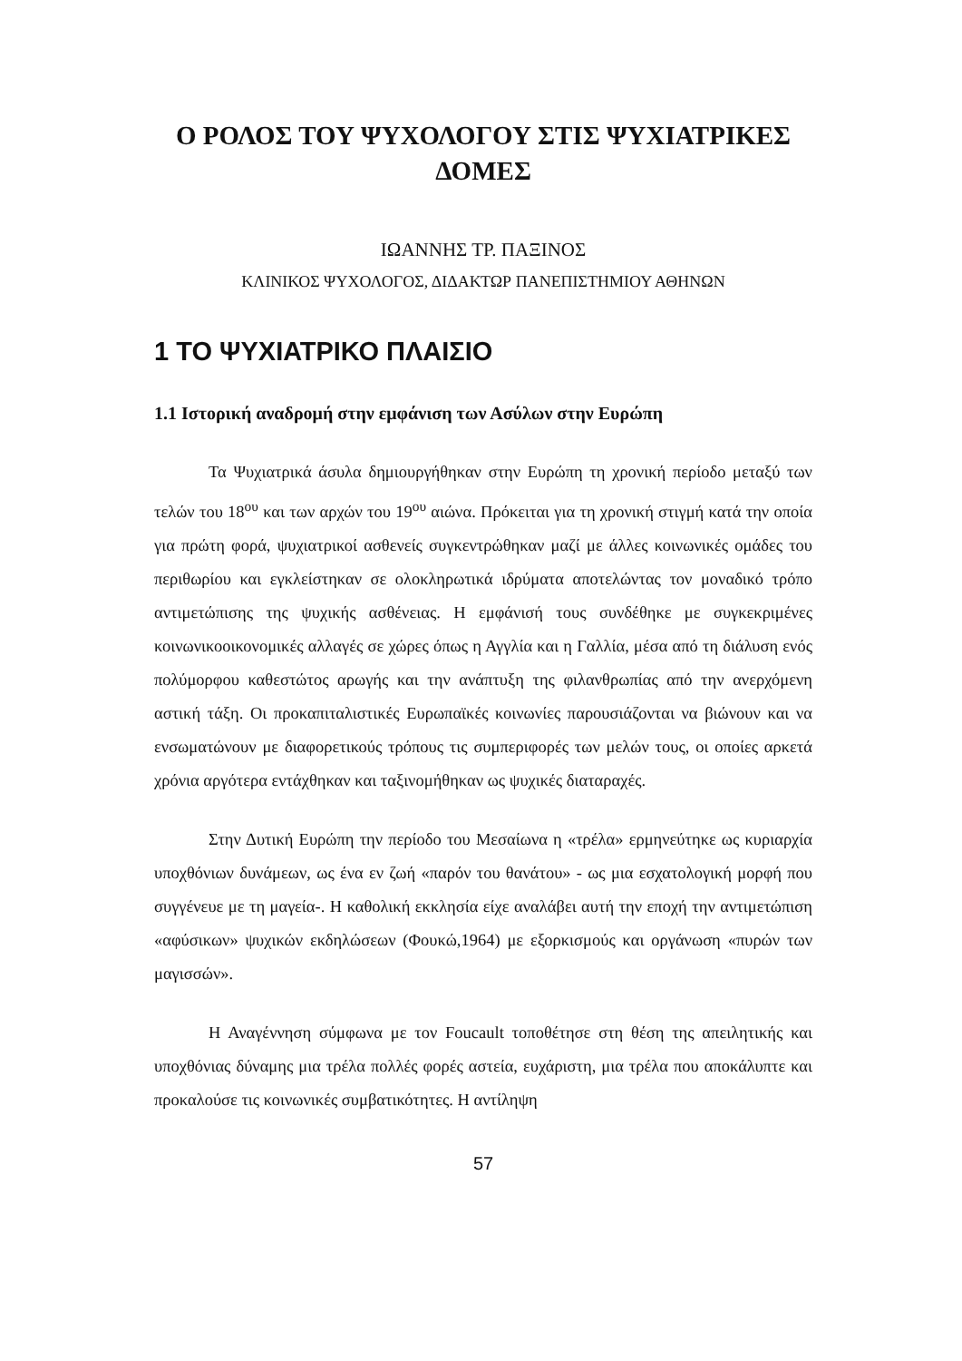Ο ΡΟΛΟΣ ΤΟΥ ΨΥΧΟΛΟΓΟΥ ΣΤΙΣ ΨΥΧΙΑΤΡΙΚΕΣ
ΔΟΜΕΣ
ΙΩΑΝΝΗΣ ΤΡ. ΠΑΞΙΝΟΣ
ΚΛΙΝΙΚΟΣ ΨΥΧΟΛΟΓΟΣ, ΔΙΔΑΚΤΩΡ ΠΑΝΕΠΙΣΤΗΜΙΟΥ ΑΘΗΝΩΝ
1 ΤΟ ΨΥΧΙΑΤΡΙΚΟ ΠΛΑΙΣΙΟ
1.1 Ιστορική αναδρομή στην εμφάνιση των Ασύλων στην Ευρώπη
Τα Ψυχιατρικά άσυλα δημιουργήθηκαν στην Ευρώπη τη χρονική περίοδο μεταξύ των τελών του 18<sup>ου</sup> και των αρχών του 19<sup>ου</sup> αιώνα. Πρόκειται για τη χρονική στιγμή κατά την οποία για πρώτη φορά, ψυχιατρικοί ασθενείς συγκεντρώθηκαν μαζί με άλλες κοινωνικές ομάδες του περιθωρίου και εγκλείστηκαν σε ολοκληρωτικά ιδρύματα αποτελώντας τον μοναδικό τρόπο αντιμετώπισης της ψυχικής ασθένειας. Η εμφάνισή τους συνδέθηκε με συγκεκριμένες κοινωνικοοικονομικές αλλαγές σε χώρες όπως η Αγγλία και η Γαλλία, μέσα από τη διάλυση ενός πολύμορφου καθεστώτος αρωγής και την ανάπτυξη της φιλανθρωπίας από την ανερχόμενη αστική τάξη. Οι προκαπιταλιστικές Ευρωπαϊκές κοινωνίες παρουσιάζονται να βιώνουν και να ενσωματώνουν με διαφορετικούς τρόπους τις συμπεριφορές των μελών τους, οι οποίες αρκετά χρόνια αργότερα εντάχθηκαν και ταξινομήθηκαν ως ψυχικές διαταραχές.
Στην Δυτική Ευρώπη την περίοδο του Μεσαίωνα η «τρέλα» ερμηνεύτηκε ως κυριαρχία υποχθόνιων δυνάμεων, ως ένα εν ζωή «παρόν του θανάτου» - ως μια εσχατολογική μορφή που συγγένευε με τη μαγεία-. Η καθολική εκκλησία είχε αναλάβει αυτή την εποχή την αντιμετώπιση «αφύσικων» ψυχικών εκδηλώσεων (Φουκώ,1964) με εξορκισμούς και οργάνωση «πυρών των μαγισσών».
Η Αναγέννηση σύμφωνα με τον Foucault τοποθέτησε στη θέση της απειλητικής και υποχθόνιας δύναμης μια τρέλα πολλές φορές αστεία, ευχάριστη, μια τρέλα που αποκάλυπτε και προκαλούσε τις κοινωνικές συμβατικότητες. Η αντίληψη
57